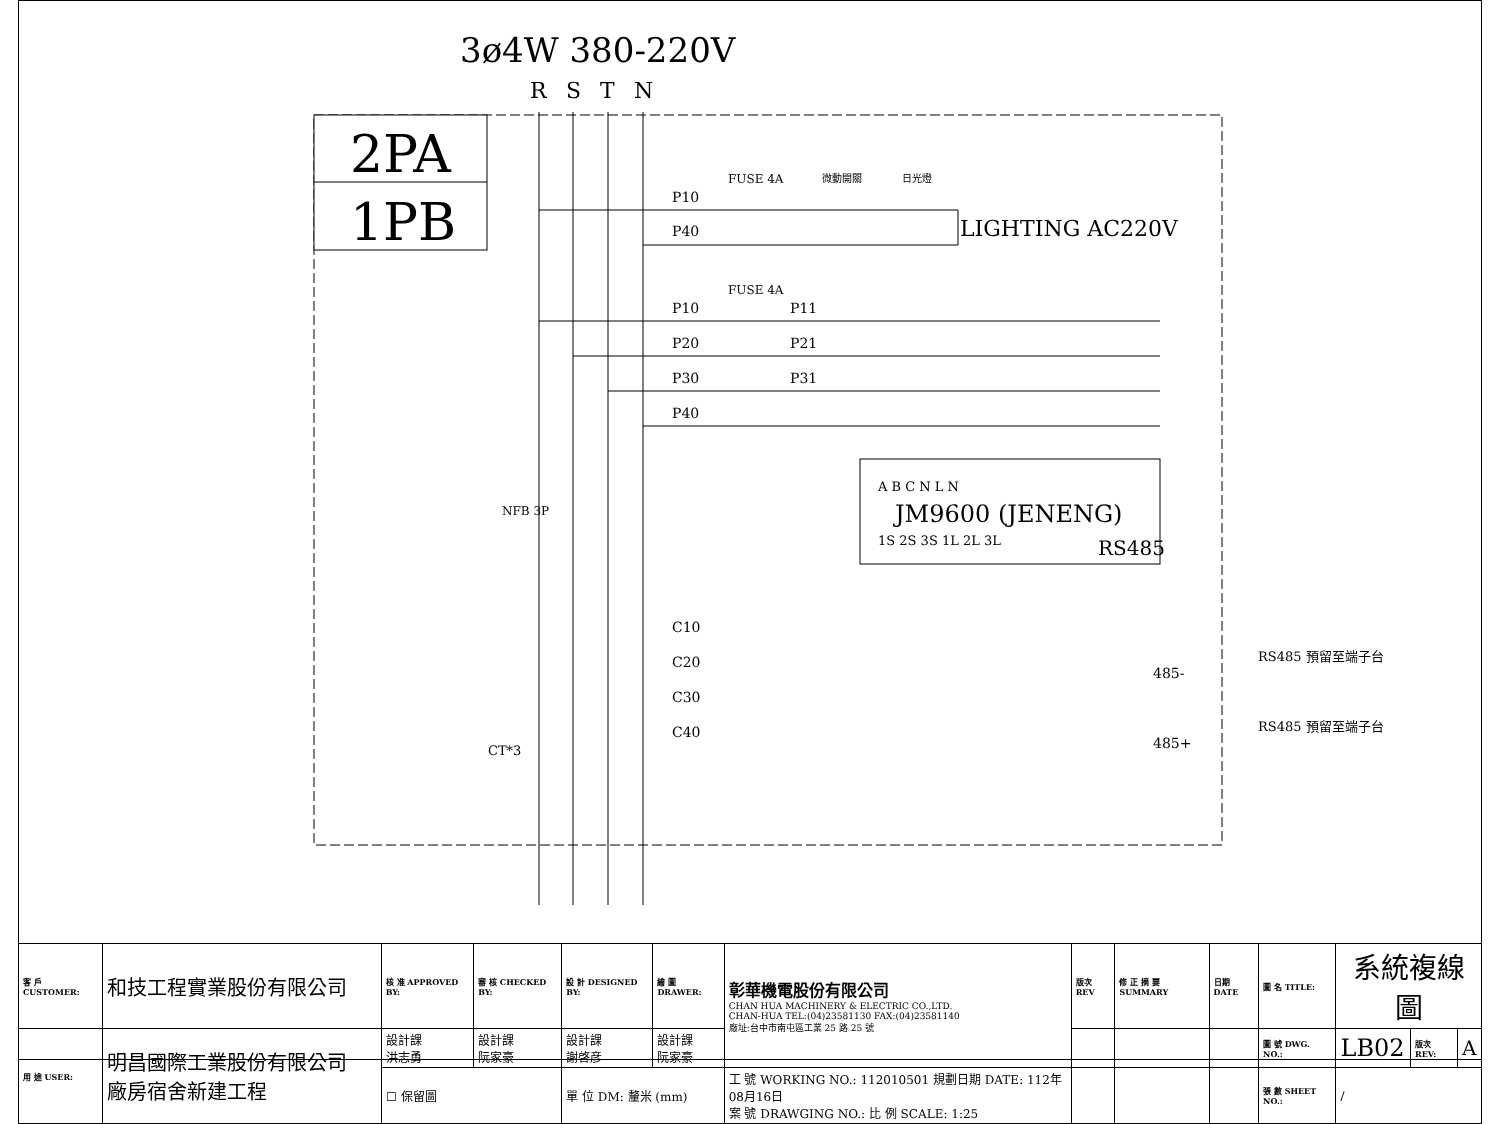3ø4W 380-220V
R
S
T
N
2PA
1PB
P10
P40
FUSE 4A
微動開關
日光燈
LIGHTING AC220V
FUSE 4A
P10
P11
P20
P21
P30
P31
P40
A B C N L N
JM9600 (JENENG)
1S 2S 3S 1L 2L 3L
RS485
NFB 3P
C10
C20
C30
C40
CT*3
RS485 預留至端子台
485-
RS485 預留至端子台
485+
| 客 戶 CUSTOMER: | 和技工程實業股份有限公司 | 核 准 APPROVED BY: | 審 核 CHECKED BY: | 設 計 DESIGNED BY: | 繪 圖 DRAWER: | 彰華機電股份有限公司 CHAN HUA MACHINERY & ELECTRIC CO.,LTD. CHAN-HUA TEL:(04)23581130 FAX:(04)23581140 廠址:台中市南屯區工業 25 路 25 號 | 版次 REV | 修 正 摘 要 SUMMARY | 日期 DATE | 圖 名 TITLE: | 系統複線圖 | | |
| 用 途 USER: | 明昌國際工業股份有限公司 廠房宿舍新建工程 | 設計課 洪志勇 | 設計課 阮家豪 | 設計課 謝啓彦 | 設計課 阮家豪 | | | | | 圖 號 DWG. NO.: | LB02 | 版次 REV: | A |
| | | ☐ 保留圖 | | 單 位 DM: 釐米 (mm) | | 工 號 WORKING NO.: 112010501 規劃日期 DATE: 112年08月16日 案 號 DRAWGING NO.: 比 例 SCALE: 1:25 | | | | 張 數 SHEET NO.: | / | | |